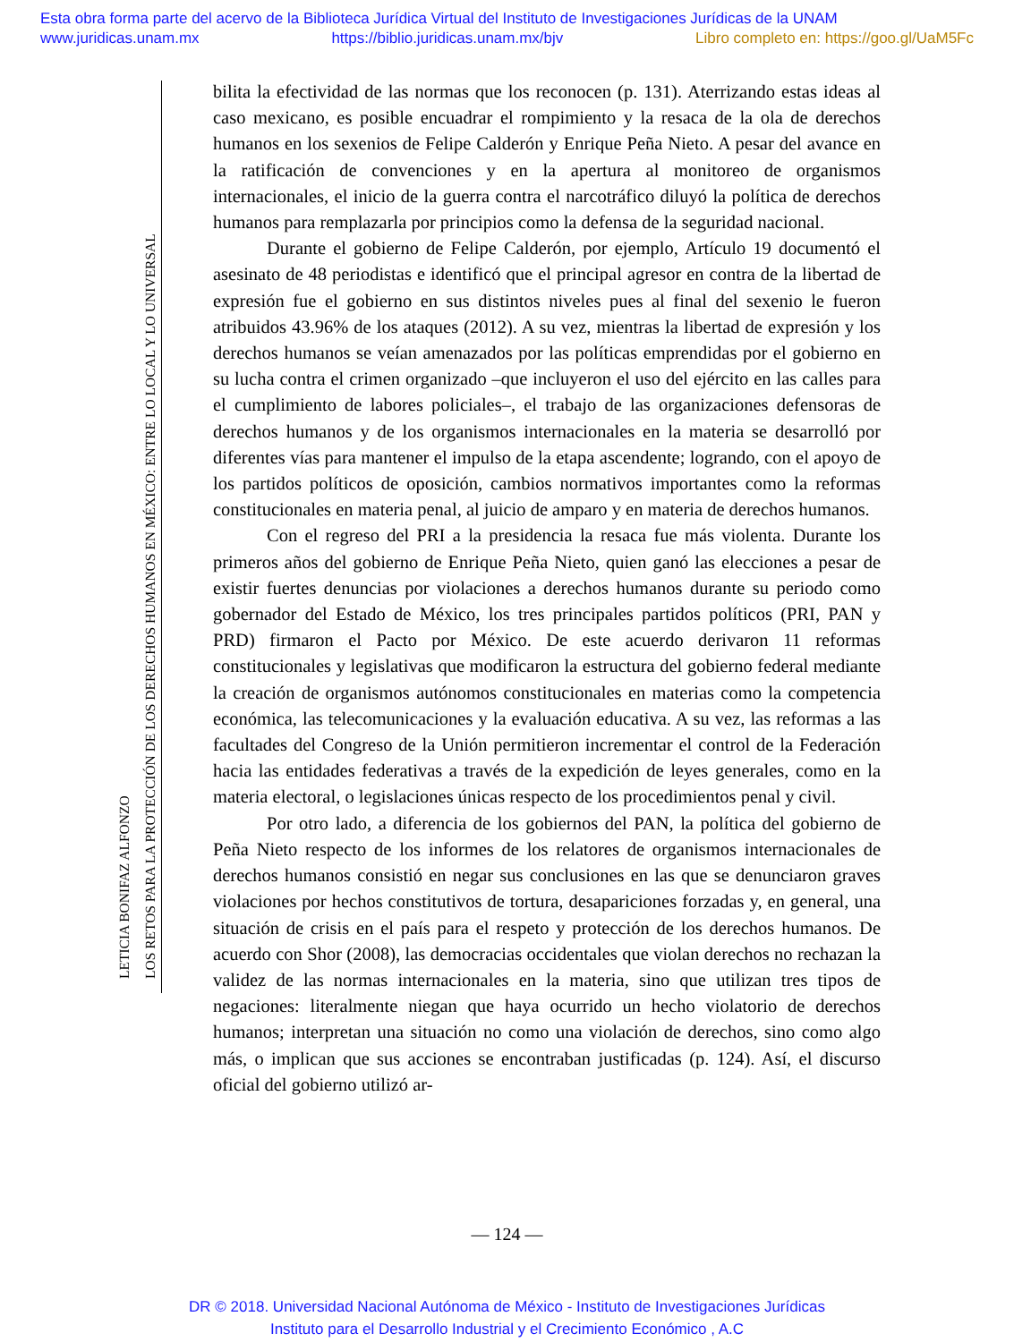Esta obra forma parte del acervo de la Biblioteca Jurídica Virtual del Instituto de Investigaciones Jurídicas de la UNAM
www.juridicas.unam.mx https://biblio.juridicas.unam.mx/bjv Libro completo en: https://goo.gl/UaM5Fc
LETICIA BONIFAZ ALFONZO
LOS RETOS PARA LA PROTECCIÓN DE LOS DERECHOS HUMANOS EN MÉXICO: ENTRE LO LOCAL Y LO UNIVERSAL
bilita la efectividad de las normas que los reconocen (p. 131). Aterrizando estas ideas al caso mexicano, es posible encuadrar el rompimiento y la resaca de la ola de derechos humanos en los sexenios de Felipe Calderón y Enrique Peña Nieto. A pesar del avance en la ratificación de convenciones y en la apertura al monitoreo de organismos internacionales, el inicio de la guerra contra el narcotráfico diluyó la política de derechos humanos para remplazarla por principios como la defensa de la seguridad nacional.
Durante el gobierno de Felipe Calderón, por ejemplo, Artículo 19 documentó el asesinato de 48 periodistas e identificó que el principal agresor en contra de la libertad de expresión fue el gobierno en sus distintos niveles pues al final del sexenio le fueron atribuidos 43.96% de los ataques (2012). A su vez, mientras la libertad de expresión y los derechos humanos se veían amenazados por las políticas emprendidas por el gobierno en su lucha contra el crimen organizado –que incluyeron el uso del ejército en las calles para el cumplimiento de labores policiales–, el trabajo de las organizaciones defensoras de derechos humanos y de los organismos internacionales en la materia se desarrolló por diferentes vías para mantener el impulso de la etapa ascendente; logrando, con el apoyo de los partidos políticos de oposición, cambios normativos importantes como la reformas constitucionales en materia penal, al juicio de amparo y en materia de derechos humanos.
Con el regreso del PRI a la presidencia la resaca fue más violenta. Durante los primeros años del gobierno de Enrique Peña Nieto, quien ganó las elecciones a pesar de existir fuertes denuncias por violaciones a derechos humanos durante su periodo como gobernador del Estado de México, los tres principales partidos políticos (PRI, PAN y PRD) firmaron el Pacto por México. De este acuerdo derivaron 11 reformas constitucionales y legislativas que modificaron la estructura del gobierno federal mediante la creación de organismos autónomos constitucionales en materias como la competencia económica, las telecomunicaciones y la evaluación educativa. A su vez, las reformas a las facultades del Congreso de la Unión permitieron incrementar el control de la Federación hacia las entidades federativas a través de la expedición de leyes generales, como en la materia electoral, o legislaciones únicas respecto de los procedimientos penal y civil.
Por otro lado, a diferencia de los gobiernos del PAN, la política del gobierno de Peña Nieto respecto de los informes de los relatores de organismos internacionales de derechos humanos consistió en negar sus conclusiones en las que se denunciaron graves violaciones por hechos constitutivos de tortura, desapariciones forzadas y, en general, una situación de crisis en el país para el respeto y protección de los derechos humanos. De acuerdo con Shor (2008), las democracias occidentales que violan derechos no rechazan la validez de las normas internacionales en la materia, sino que utilizan tres tipos de negaciones: literalmente niegan que haya ocurrido un hecho violatorio de derechos humanos; interpretan una situación no como una violación de derechos, sino como algo más, o implican que sus acciones se encontraban justificadas (p. 124). Así, el discurso oficial del gobierno utilizó ar-
— 124 —
DR © 2018. Universidad Nacional Autónoma de México - Instituto de Investigaciones Jurídicas
Instituto para el Desarrollo Industrial y el Crecimiento Económico , A.C